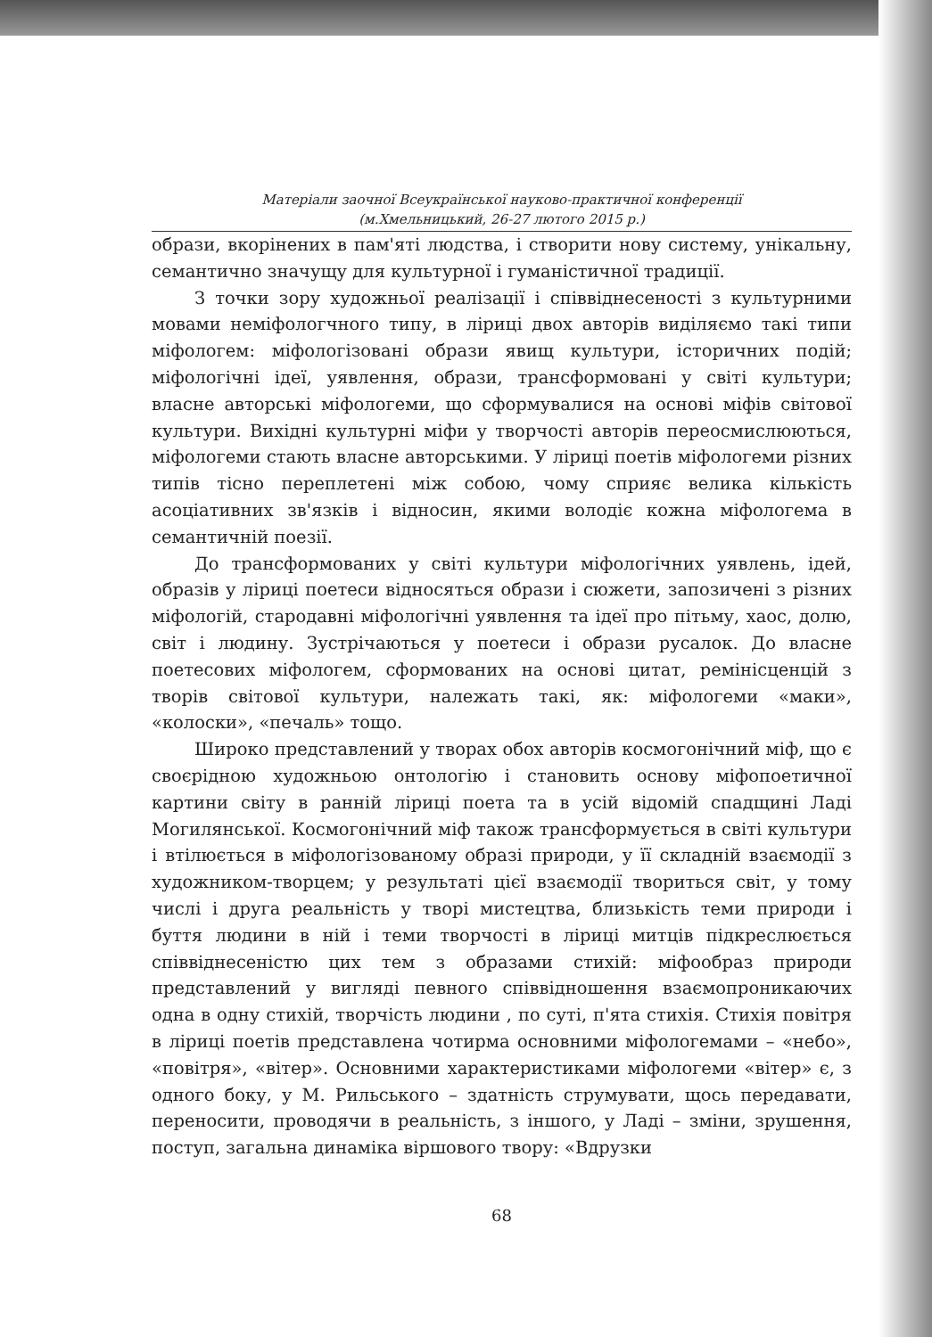Матеріали заочної Всеукраїнської науково-практичної конференції
(м.Хмельницький, 26-27 лютого 2015 р.)
образи, вкорінених в пам'яті людства, і створити нову систему, унікальну, семантично значущу для культурної і гуманістичної традиції.
З точки зору художньої реалізації і співвіднесеності з культурними мовами неміфологчного типу, в ліриці двох авторів виділяємо такі типи міфологем: міфологізовані образи явищ культури, історичних подій; міфологічні ідеї, уявлення, образи, трансформовані у світі культури; власне авторські міфологеми, що сформувалися на основі міфів світової культури. Вихідні культурні міфи у творчості авторів переосмислюються, міфологеми стають власне авторськими. У ліриці поетів міфологеми різних типів тісно переплетені між собою, чому сприяє велика кількість асоціативних зв'язків і відносин, якими володіє кожна міфологема в семантичній поезії.
До трансформованих у світі культури міфологічних уявлень, ідей, образів у ліриці поетеси відносяться образи і сюжети, запозичені з різних міфологій, стародавні міфологічні уявлення та ідеї про пітьму, хаос, долю, світ і людину. Зустрічаються у поетеси і образи русалок. До власне поетесових міфологем, сформованих на основі цитат, ремінісценцій з творів світової культури, належать такі, як: міфологеми «маки», «колоски», «печаль» тощо.
Широко представлений у творах обох авторів космогонічний міф, що є своєрідною художньою онтологію і становить основу міфопоетичної картини світу в ранній ліриці поета та в усій відомій спадщині Ладі Могилянської. Космогонічний міф також трансформується в світі культури і втілюється в міфологізованому образі природи, у її складній взаємодії з художником-творцем; у результаті цієї взаємодії твориться світ, у тому числі і друга реальність у творі мистецтва, близькість теми природи і буття людини в ній і теми творчості в ліриці митців підкреслюється співвіднесеністю цих тем з образами стихій: міфообраз природи представлений у вигляді певного співвідношення взаємопроникаючих одна в одну стихій, творчість людини , по суті, п'ята стихія. Стихія повітря в ліриці поетів представлена чотирма основними міфологемами – «небо», «повітря», «вітер». Основними характеристиками міфологеми «вітер» є, з одного боку, у М. Рильського – здатність струмувати, щось передавати, переносити, проводячи в реальність, з іншого, у Ладі – зміни, зрушення, поступ, загальна динаміка віршового твору: «Вдрузки
68